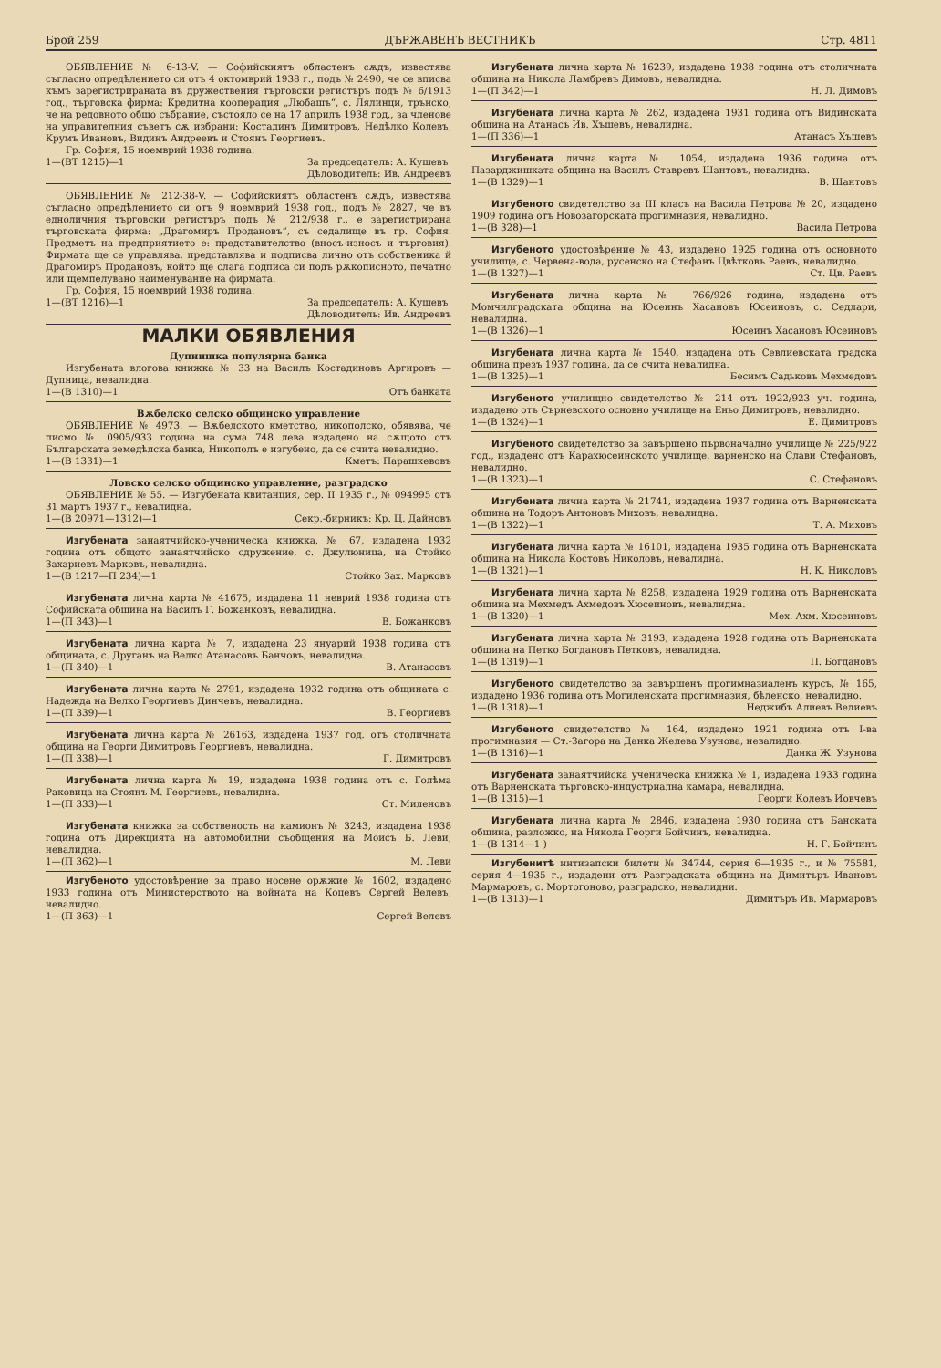Брой 259 ДЪРЖАВЕНЪ ВЕСТНИКЪ Стр. 4811
ОБЯВЛЕНИЕ № 6-13-V. — Софийскиятъ областенъ сѫдъ, известява съгласно опредѣлението си отъ 4 октомврий 1938 г., подъ № 2490, че се вписва къмъ зарегистрираната въ дружествения търговски регистъръ подъ № 6/1913 год., търговска фирма: Кредитна кооперация „Любашъ“, с. Лялинци, трънско, че на редовното общо събрание, състояло се на 17 априлъ 1938 год., за членове на управителния съветъ сѫ избрани: Костадинъ Димитровъ, Недѣлко Колевъ, Крумъ Ивановъ, Видинъ Андреевъ и Стоянъ Георгиевъ.
Гр. София, 15 ноемврий 1938 година.
1—(ВТ 1215)—1 За председатель: А. Кушевъ
Дѣловодитель: Ив. Андреевъ
ОБЯВЛЕНИЕ № 212-38-V. — Софийскиятъ областенъ сѫдъ, известява съгласно опредѣлението си отъ 9 ноемврий 1938 год., подъ № 2827, че въ едноличния търговски регистъръ подъ № 212/938 г., е зарегистрирана търговската фирма: „Драгомиръ Продановъ“, съ седалище въ гр. София. Предметъ на предприятието е: представителство (вносъ-износъ и търговия). Фирмата ще се управлява, представлява и подписва лично отъ собственика й Драгомиръ Продановъ, който ще слага подписа си подъ рѫкописното, печатно или щемпелувано наименувание на фирмата.
Гр. София, 15 ноемврий 1938 година.
1—(ВТ 1216)—1 За председатель: А. Кушевъ
Дѣловодитель: Ив. Андреевъ
МАЛКИ ОБЯВЛЕНИЯ
Дупнишка популярна банка
Изгубената влогова книжка № 33 на Василъ Костадиновъ Аргировъ — Дупница, невалидна.
1—(В 1310)—1 Отъ банката
Вѫбелско селско общинско управление
ОБЯВЛЕНИЕ № 4973. — Вѫбелското кметство, никополско, обявява, че писмо № 0905/933 година на сума 748 лева издадено на сѫщото отъ Българската земедѣлска банка, Никополъ е изгубено, да се счита невалидно.
1—(В 1331)—1 Кметъ: Парашкевовъ
Ловско селско общинско управление, разградско
ОБЯВЛЕНИЕ № 55. — Изгубената квитанция, сер. II 1935 г., № 094995 отъ 31 мартъ 1937 г., невалидна.
1—(В 20971—1312)—1 Секр.-бирникъ: Кр. Ц. Дайновъ
Изгубената занаятчийско-ученическа книжка, № 67, издадена 1932 година отъ общото занаятчийско сдружение, с. Джулюница, на Стойко Захариевъ Марковъ, невалидна.
1—(В 1217—П 234)—1 Стойко Зах. Марковъ
Изгубената лична карта № 41675, издадена 11 неврий 1938 година отъ Софийската община на Василъ Г. Божанковъ, невалидна.
1—(П 343)—1 В. Божанковъ
Изгубената лична карта № 7, издадена 23 януарий 1938 година отъ общината, с. Друганъ на Велко Атанасовъ Банчовъ, невалидна.
1—(П 340)—1 В. Атанасовъ
Изгубената лична карта № 2791, издадена 1932 година отъ общината с. Надежда на Велко Георгиевъ Динчевъ, невалидна.
1—(П 339)—1 В. Георгиевъ
Изгубената лична карта № 26163, издадена 1937 год. отъ столичната община на Георги Димитровъ Георгиевъ, невалидна.
1—(П 338)—1 Г. Димитровъ
Изгубената лична карта № 19, издадена 1938 година отъ с. Голѣма Раковица на Стоянъ М. Георгиевъ, невалидна.
1—(П 333)—1 Ст. Миленовъ
Изгубената книжка за собственость на камионъ № 3243, издадена 1938 година отъ Дирекцията на автомобилни съобщения на Моисъ Б. Леви, невалидна.
1—(П 362)—1 М. Леви
Изгубеното удостовѣрение за право носене орѫжие № 1602, издадено 1933 година отъ Министерството на войната на Коцевъ Сергей Велевъ, невалидно.
1—(П 363)—1 Сергей Велевъ
Изгубената лична карта № 16239, издадена 1938 година отъ столичната община на Никола Ламбревъ Димовъ, невалидна.
1—(П 342)—1 Н. Л. Димовъ
Изгубената лична карта № 262, издадена 1931 година отъ Видинската община на Атанасъ Ив. Хъшевъ, невалидна.
1—(П 336)—1 Атанасъ Хъшевъ
Изгубената лична карта № 1054, издадена 1936 година отъ Пазарджишката община на Василъ Ставревъ Шантовъ, невалидна.
1—(В 1329)—1 В. Шантовъ
Изгубеното свидетелство за III класъ на Васила Петрова № 20, издадено 1909 година отъ Новозагорската прогимназия, невалидно.
1—(В 328)—1 Васила Петрова
Изгубеното удостовѣрение № 43, издадено 1925 година отъ основното училище, с. Червена-вода, русенско на Стефанъ Цвѣтковъ Раевъ, невалидно.
1—(В 1327)—1 Ст. Цв. Раевъ
Изгубената лична карта № 766/926 година, издадена отъ Момчилградската община на Юсеинъ Хасановъ Юсеиновъ, с. Седлари, невалидна.
1—(В 1326)—1 Юсеинъ Хасановъ Юсеиновъ
Изгубената лична карта № 1540, издадена отъ Севлиевската градска община презъ 1937 година, да се счита невалидна.
1—(В 1325)—1 Бесимъ Садьковъ Мехмедовъ
Изгубеното училищно свидетелство № 214 отъ 1922/923 уч. година, издадено отъ Сърневското основно училище на Еньо Димитровъ, невалидно.
1—(В 1324)—1 Е. Димитровъ
Изгубеното свидетелство за завършено първоначално училище № 225/922 год., издадено отъ Карахюсеинското училище, варненско на Слави Стефановъ, невалидно.
1—(В 1323)—1 С. Стефановъ
Изгубената лична карта № 21741, издадена 1937 година отъ Варненската община на Тодоръ Антоновъ Миховъ, невалидна.
1—(В 1322)—1 Т. А. Миховъ
Изгубената лична карта № 16101, издадена 1935 година отъ Варненската община на Никола Костовъ Николовъ, невалидна.
1—(В 1321)—1 Н. К. Николовъ
Изгубената лична карта № 8258, издадена 1929 година отъ Варненската община на Мехмедъ Ахмедовъ Хюсеиновъ, невалидна.
1—(В 1320)—1 Мех. Ахм. Хюсеиновъ
Изгубената лична карта № 3193, издадена 1928 година отъ Варненската община на Петко Богдановъ Петковъ, невалидна.
1—(В 1319)—1 П. Богдановъ
Изгубеното свидетелство за завършенъ прогимназиаленъ курсъ, № 165, издадено 1936 година отъ Могиленската прогимназия, бѣленско, невалидно.
1—(В 1318)—1 Неджибъ Алиевъ Велиевъ
Изгубеното свидетелство № 164, издадено 1921 година отъ I-ва прогимназия — Ст.-Загора на Данка Желева Узунова, невалидно.
1—(В 1316)—1 Данка Ж. Узунова
Изгубената занаятчийска ученическа книжка № 1, издадена 1933 година отъ Варненската търговско-индустриална камара, невалидна.
1—(В 1315)—1 Георги Колевъ Иовчевъ
Изгубената лична карта № 2846, издадена 1930 година отъ Банската община, разложко, на Никола Георги Бойчинъ, невалидна.
1—(В 1314—1 ) Н. Г. Бойчинъ
Изгубенитѣ интизапски билети № 34744, серия 6—1935 г., и № 75581, серия 4—1935 г., издадени отъ Разградската община на Димитъръ Ивановъ Мармаровъ, с. Мортогоново, разградско, невалидни.
1—(В 1313)—1 Димитъръ Ив. Мармаровъ